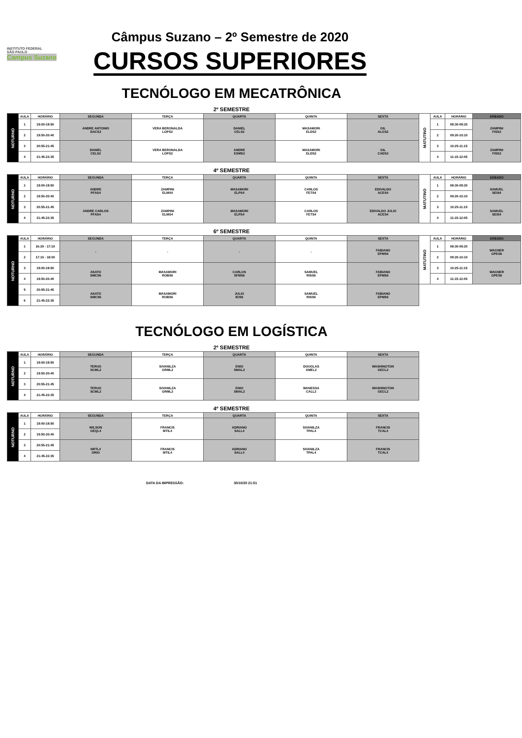INSTITUTO FEDERAL
SÃO PAULO
Campus Suzano
Câmpus Suzano – 2º Semestre de 2020
CURSOS SUPERIORES
TECNÓLOGO EM MECATRÔNICA
2º SEMESTRE
| NOTURNO | AULA | HORÁRIO | SEGUNDA | TERÇA | QUARTA | QUINTA | SEXTA | MATUTINO | AULA | HORÁRIO | SÁBADO |
| --- | --- | --- | --- | --- | --- | --- | --- | --- | --- | --- | --- |
| | 1 | 19:00-19:50 | ANDRE ANTONIO DACS2 | VERA BERONALDA LOPS2 | DANIEL CELS2 | MASAMORI ELDS2 | GIL ALGS2 | | 1 | 08:30-09:20 | ZAMPINI FISS2 |
| | 2 | 19:50-20:40 | | | | | | | 2 | 09:20-10:10 | |
| | 3 | 20:55-21:45 | DANIEL CELS2 | VERA BERONALDA LOPS2 | ANDRE ESMS2 | MASAMORI ELDS2 | GIL CADS2 | | 3 | 10:25-11:15 | ZAMPINI FISS2 |
| | 4 | 21:45-22:35 | | | | | | | 4 | 11:15-12:05 | |
4º SEMESTRE
| NOTURNO | AULA | HORÁRIO | SEGUNDA | TERÇA | QUARTA | QUINTA | SEXTA | MATUTINO | AULA | HORÁRIO | SÁBADO |
| --- | --- | --- | --- | --- | --- | --- | --- | --- | --- | --- | --- |
| | 1 | 19:00-19:50 | ANDRE PFAS4 | ZAMPINI ELMS4 | MASAMORI ELPS4 | CARLOS FETS4 | EDIVALDO ACES4 | | 1 | 08:30-09:20 | SAMUEL SEIS4 |
| | 2 | 19:50-20:40 | | | | | | | 2 | 09:20-10:10 | |
| | 3 | 20:55-21:45 | ANDRE CARLOS PFAS4 | ZAMPINI ELMS4 | MASAMORI ELPS4 | CARLOS FETS4 | EDIVALDO JULIO ACES4 | | 3 | 10:25-11:15 | SAMUEL SEIS4 |
| | 4 | 21:45-22:35 | | | | | | | 4 | 11:15-12:05 | |
6º SEMESTRE
| NOTURNO | AULA | HORÁRIO | SEGUNDA | TERÇA | QUARTA | QUINTA | SEXTA | MATUTINO | AULA | HORÁRIO | SÁBADO |
| --- | --- | --- | --- | --- | --- | --- | --- | --- | --- | --- | --- |
| | 1 | 16:20 - 17:10 | - | - | - | - | FABIANO EPMS6 | | 1 | 08:30-09:20 | WAGNER GPES6 |
| | 2 | 17:10 - 18:00 | | | | | | | 2 | 09:20-10:10 | |
| | 3 | 19:00-19:50 | ASATO SMCS6 | MASAMORI ROBS6 | CARLOS SFMS6 | SAMUEL RISS6 | FABIANO EPMS6 | | 3 | 10:25-11:15 | WAGNER GPES6 |
| | 4 | 19:50-20:40 | | | | | | | 4 | 11:15-12:05 | |
| | 5 | 20:55-21:45 | ASATO SMCS6 | MASAMORI ROBS6 | JULIO IEIS6 | SAMUEL RISS6 | FABIANO EPMS6 | | | | |
| | 6 | 21:45-22:35 | | | | | | | | | |
TECNÓLOGO EM LOGÍSTICA
2º SEMESTRE
| NOTURNO | AULA | HORÁRIO | SEGUNDA | TERÇA | QUARTA | QUINTA | SEXTA |
| --- | --- | --- | --- | --- | --- | --- | --- |
| | 1 | 19:00-19:50 | TERUO SCML2 | SIVANILZA GRML2 | ENIO SMAL2 | DOUGLAS AMEL2 | WASHINGTON GECL2 |
| | 2 | 19:50-20:40 | | | | | |
| | 3 | 20:55-21:45 | TERUO SCML2 | SIVANILZA GRML2 | ENIO SMAL2 | WANESSA CALL2 | WASHINGTON GECL2 |
| | 4 | 21:45-22:35 | | | | | |
4º SEMESTRE
| NOTURNO | AULA | HORÁRIO | SEGUNDA | TERÇA | QUARTA | QUINTA | SEXTA |
| --- | --- | --- | --- | --- | --- | --- | --- |
| | 1 | 19:00-19:50 | WILSON GEQL4 | FRANCIS MTIL4 | ADRIANO SALL4 | SIVANILZA TPAL4 | FRANCIS TCAL4 |
| | 2 | 19:50-20:40 | | | | | |
| | 3 | 20:55-21:45 | NRTL4 ORIO | FRANCIS MTIL4 | ADRIANO SALL4 | SIVANILZA TPAL4 | FRANCIS TCAL4 |
| | 4 | 21:45-22:35 | | | | | |
DATA DA IMPRESSÃO: 30/10/20 21:51